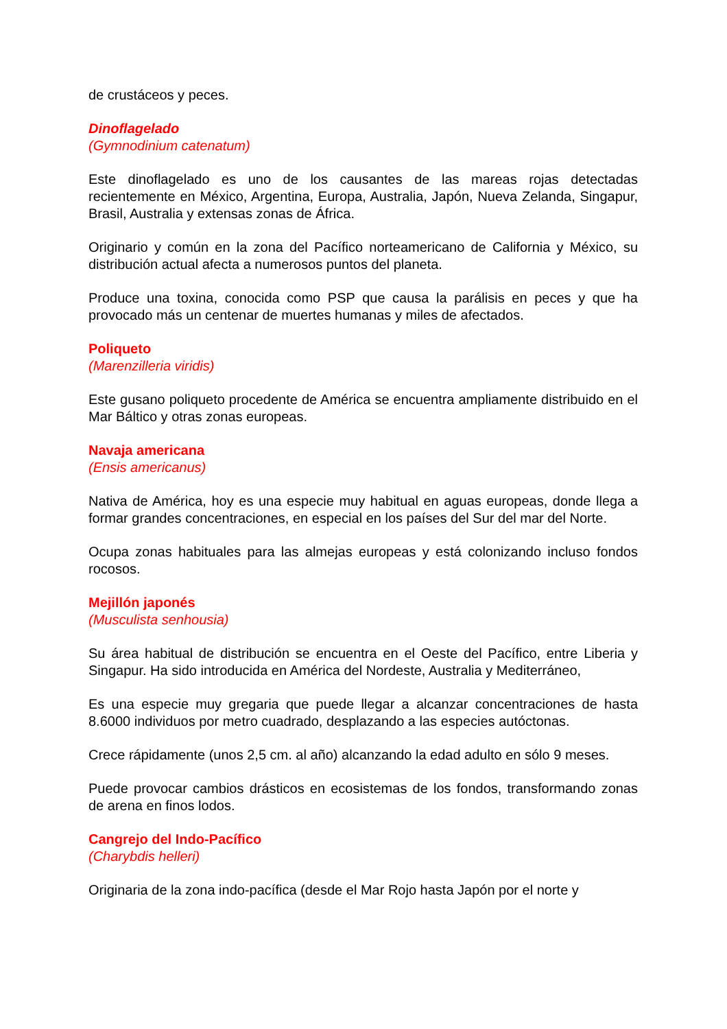de crustáceos y peces.
Dinoflagelado
(Gymnodinium catenatum)
Este dinoflagelado es uno de los causantes de las mareas rojas detectadas recientemente en México, Argentina, Europa, Australia, Japón, Nueva Zelanda, Singapur, Brasil, Australia y extensas zonas de África.
Originario y común en la zona del Pacífico norteamericano de California y México, su distribución actual afecta a numerosos puntos del planeta.
Produce una toxina, conocida como PSP que causa la parálisis en peces y que ha provocado más un centenar de muertes humanas y miles de afectados.
Poliqueto
(Marenzilleria viridis)
Este gusano poliqueto procedente de América se encuentra ampliamente distribuido en el Mar Báltico y otras zonas europeas.
Navaja americana
(Ensis americanus)
Nativa de América, hoy es una especie muy habitual en aguas europeas, donde llega a formar grandes concentraciones, en especial en los países del Sur del mar del Norte.
Ocupa zonas habituales para las almejas europeas y está colonizando incluso fondos rocosos.
Mejillón japonés
(Musculista senhousia)
Su área habitual de distribución se encuentra en el Oeste del Pacífico, entre Liberia y Singapur. Ha sido introducida en América del Nordeste, Australia y Mediterráneo,
Es una especie muy gregaria que puede llegar a alcanzar concentraciones de hasta 8.6000 individuos por metro cuadrado, desplazando a las especies autóctonas.
Crece rápidamente (unos 2,5 cm. al año) alcanzando la edad adulto en sólo 9 meses.
Puede provocar cambios drásticos en ecosistemas de los fondos, transformando zonas de arena en finos lodos.
Cangrejo del Indo-Pacífico
(Charybdis helleri)
Originaria de la zona indo-pacífica (desde el Mar Rojo hasta Japón por el norte y